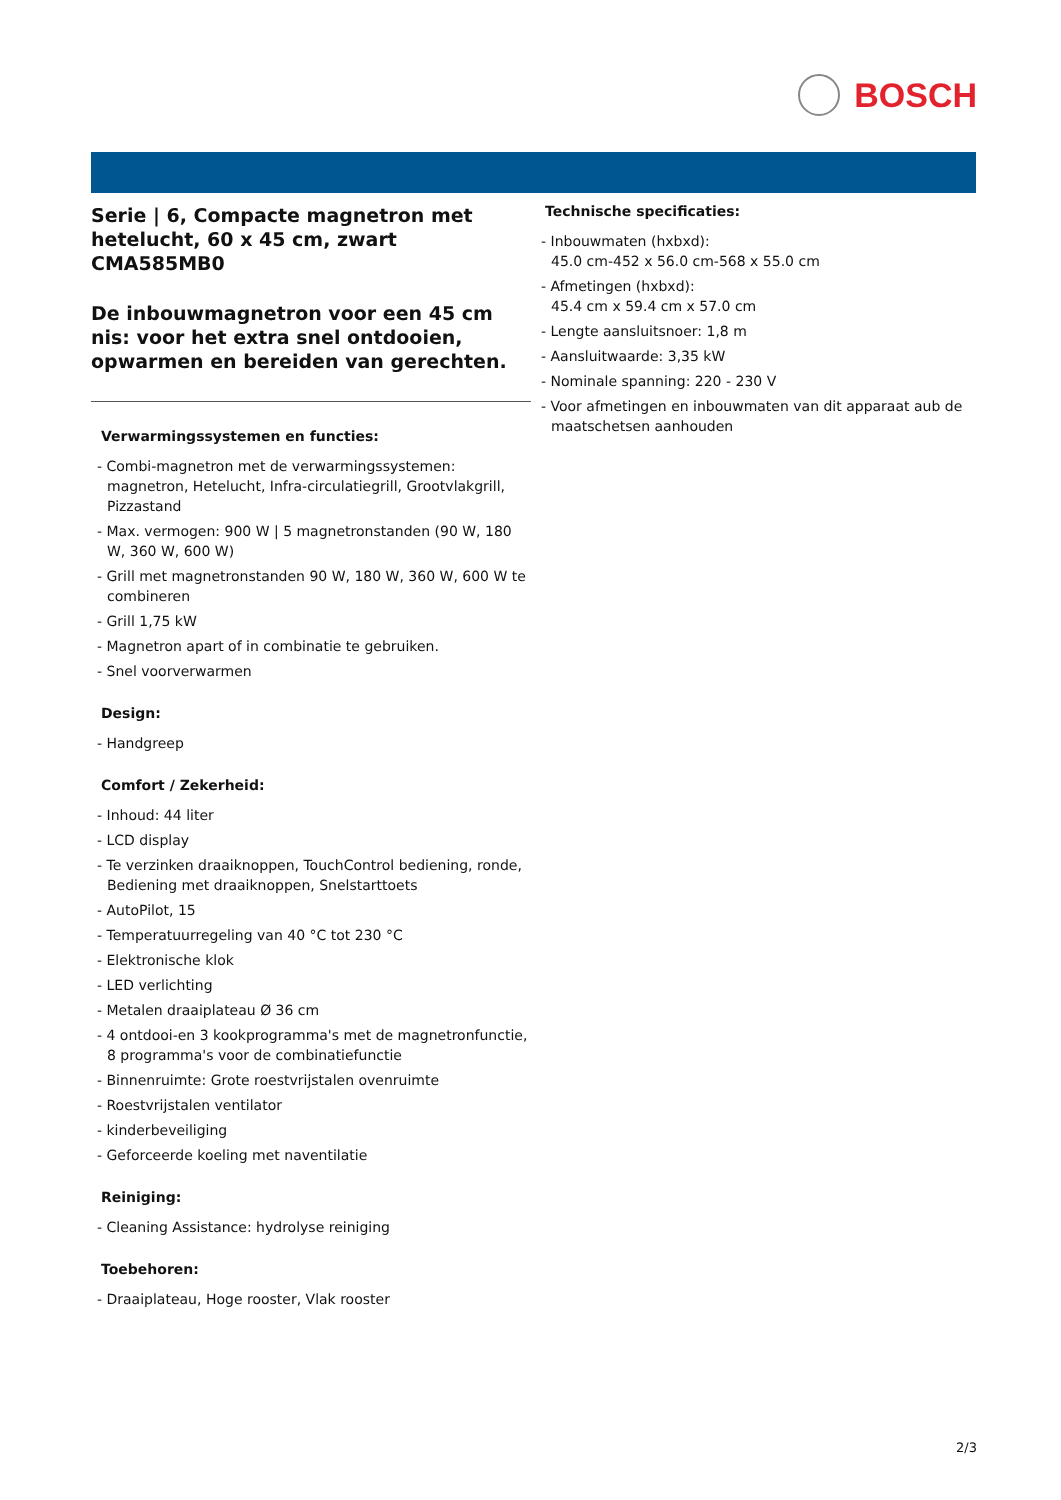BOSCH
Serie | 6, Compacte magnetron met hetelucht, 60 x 45 cm, zwart
CMA585MB0
De inbouwmagnetron voor een 45 cm nis: voor het extra snel ontdooien, opwarmen en bereiden van gerechten.
Verwarmingssystemen en functies:
- Combi-magnetron met de verwarmingssystemen: magnetron, Hetelucht, Infra-circulatiegrill, Grootvlakgrill, Pizzastand
- Max. vermogen: 900 W | 5 magnetronstanden (90 W, 180 W, 360 W, 600 W)
- Grill met magnetronstanden 90 W, 180 W, 360 W, 600 W te combineren
- Grill 1,75 kW
- Magnetron apart of in combinatie te gebruiken.
- Snel voorverwarmen
Design:
- Handgreep
Comfort / Zekerheid:
- Inhoud: 44 liter
- LCD display
- Te verzinken draaiknoppen, TouchControl bediening, ronde, Bediening met draaiknoppen, Snelstarttoets
- AutoPilot, 15
- Temperatuurregeling van 40 °C tot 230 °C
- Elektronische klok
- LED verlichting
- Metalen draaiplateau Ø 36 cm
- 4 ontdooi-en 3 kookprogramma's met de magnetronfunctie, 8 programma's voor de combinatiefunctie
- Binnenruimte: Grote roestvrijstalen ovenruimte
- Roestvrijstalen ventilator
- kinderbeveiliging
- Geforceerde koeling met naventilatie
Reiniging:
- Cleaning Assistance: hydrolyse reiniging
Toebehoren:
- Draaiplateau, Hoge rooster, Vlak rooster
Technische specificaties:
- Inbouwmaten (hxbxd):
45.0 cm-452 x 56.0 cm-568 x 55.0 cm
- Afmetingen (hxbxd):
45.4 cm x 59.4 cm x 57.0 cm
- Lengte aansluitsnoer: 1,8 m
- Aansluitwaarde: 3,35 kW
- Nominale spanning: 220 - 230 V
- Voor afmetingen en inbouwmaten van dit apparaat aub de maatschetsen aanhouden
2/3